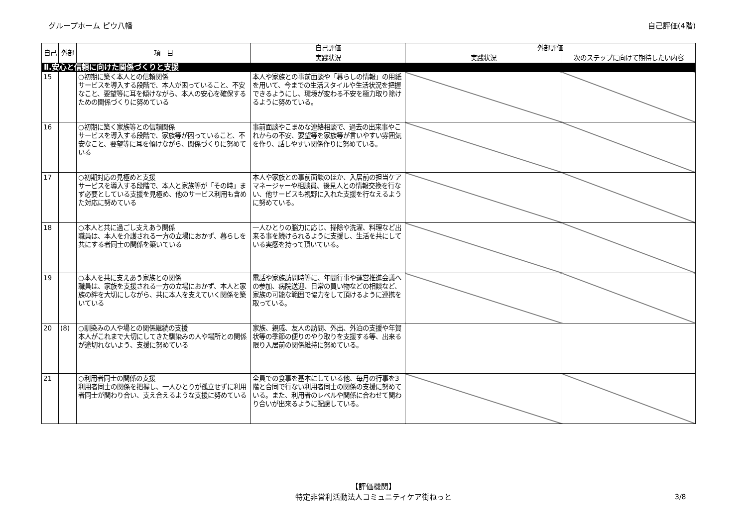グループホーム ピウ八幡 自己評価(4階)
| 自己 | 外部 | 項 目 | 自己評価 | 外部評価 | |
| --- | --- | --- | --- | --- | --- |
| | | | 実践状況 | 実践状況 | 次のステップに向けて期待したい内容 |
| Ⅱ.安心と信頼に向けた関係づくりと支援 | | | | | |
| 15 | | ○初期に築く本人との信頼関係 サービスを導入する段階で、本人が困っていること、不安なこと、要望等に耳を傾けながら、本人の安心を確保するための関係づくりに努めている | 本人や家族との事前面談や「暮らしの情報」の用紙を用いて、今までの生活スタイルや生活状況を把握できるようにし、環境が変わる不安を極力取り除けるように努めている。 | | |
| 16 | | ○初期に築く家族等との信頼関係 サービスを導入する段階で、家族等が困っていること、不安なこと、要望等に耳を傾けながら、関係づくりに努めている | 事前面談やこまめな連絡相談で、過去の出来事やこれからの不安、要望等を家族等が言いやすい雰囲気を作り、話しやすい関係作りに努めている。 | | |
| 17 | | ○初期対応の見極めと支援 サービスを導入する段階で、本人と家族等が「その時」まず必要としている支援を見極め、他のサービス利用も含めた対応に努めている | 本人や家族との事前面談のほか、入居前の担当ケアマネージャーや相談員、後見人との情報交換を行ない、他サービスも視野に入れた支援を行なえるように努めている。 | | |
| 18 | | ○本人と共に過ごし支えあう関係 職員は、本人を介護される一方の立場におかず、暮らしを共にする者同士の関係を築いている | 一人ひとりの脳力に応じ、掃除や洗濯、料理など出来る事を続けられるように支援し、生活を共にしている実感を持って頂いている。 | | |
| 19 | | ○本人を共に支えあう家族との関係 職員は、家族を支援される一方の立場におかず、本人と家族の絆を大切にしながら、共に本人を支えていく関係を築いている | 電話や家族訪問時等に、年間行事や運営推進会議への参加、病院送迎、日常の買い物などの相談など、家族の可能な範囲で協力をして頂けるように連携を取っている。 | | |
| 20 | (8) | ○馴染みの人や場との関係継続の支援 本人がこれまで大切にしてきた馴染みの人や場所との関係が途切れないよう、支援に努めている | 家族、親戚、友人の訪問、外出、外泊の支援や年賀状等の季節の便りのやり取りを支援する等、出来る限り入居前の関係維持に努めている。 | | |
| 21 | | ○利用者同士の関係の支援 利用者同士の関係を把握し、一人ひとりが孤立せずに利用者同士が関わり合い、支え合えるような支援に努めている | 全員での食事を基本にしている他、毎月の行事を3階と合同で行ない利用者同士の関係の支援に努めている。また、利用者のレベルや関係に合わせて関わり合いが出来るように配慮している。 | | |
【評価機関】
特定非営利活動法人コミュニティケア街ねっと
3/8